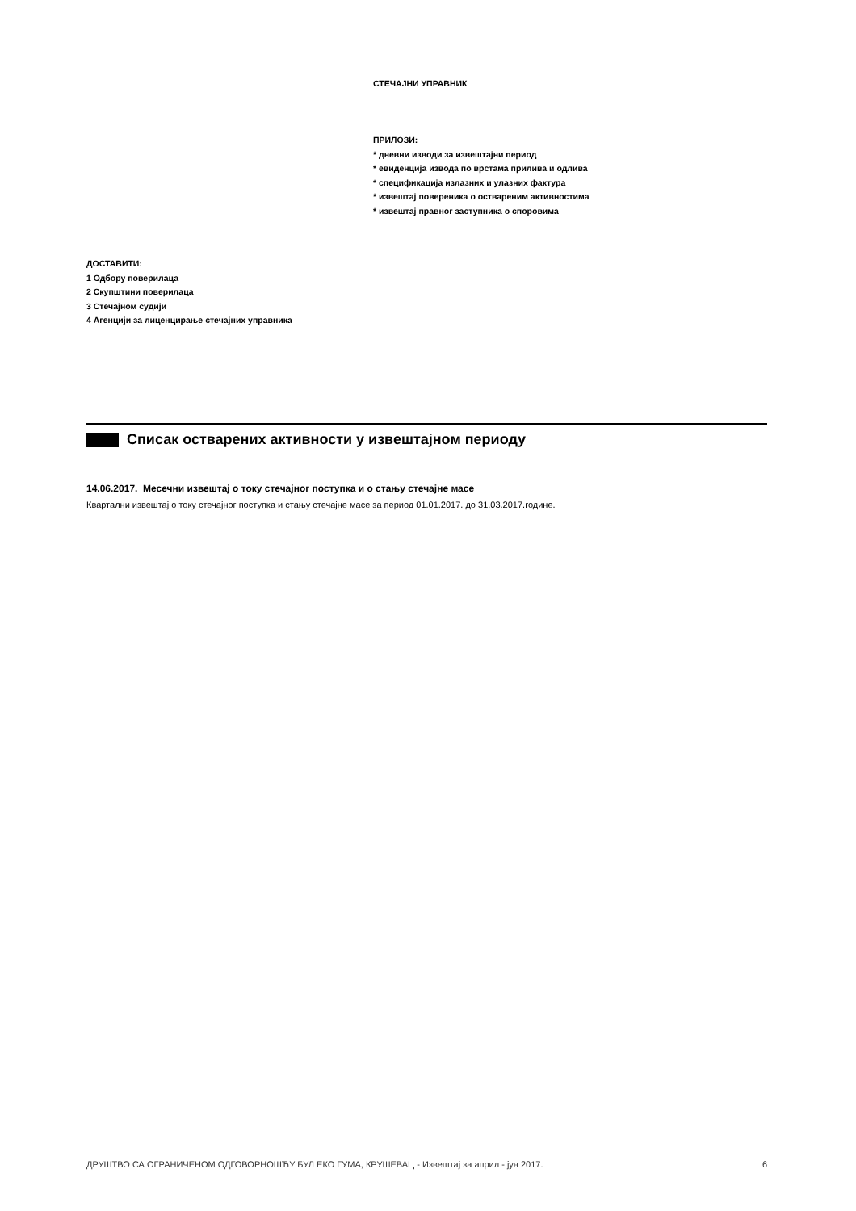СТЕЧАЈНИ УПРАВНИК
ПРИЛОЗИ:
* дневни изводи за извештајни период
* евиденција извода по врстама прилива и одлива
* спецификација излазних и улазних фактура
* извештај повереника о оствареним активностима
* извештај правног заступника о споровима
ДОСТАВИТИ:
1 Одбору поверилаца
2 Скупштини поверилаца
3 Стечајном судији
4 Агенцији за лиценцирање стечајних управника
Списак остварених активности у извештајном периоду
14.06.2017. Месечни извештај о току стечајног поступка и о стању стечајне масе
Квартални извештај о току стечајног поступка и стању стечајне масе за период 01.01.2017. до 31.03.2017.године.
ДРУШТВО СА ОГРАНИЧЕНОМ ОДГОВОРНОШЋУ БУЛ ЕКО ГУМА, КРУШЕВАЦ - Извештај за април - јун 2017. 6